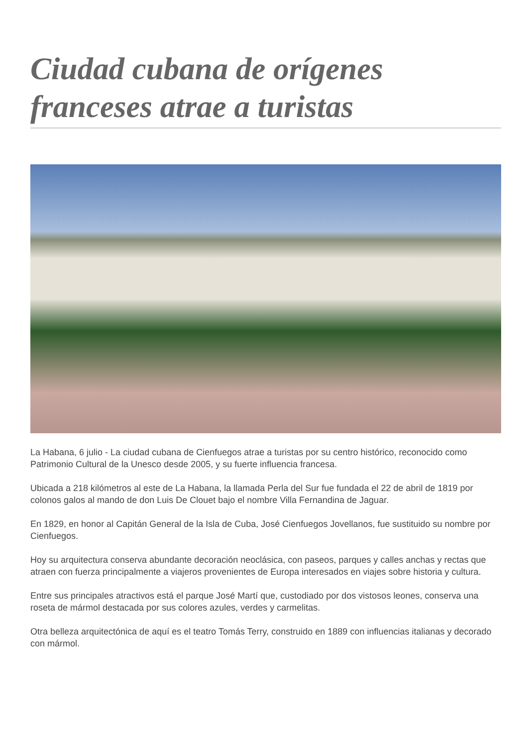Ciudad cubana de orígenes franceses atrae a turistas
La Habana, 6 julio - La ciudad cubana de Cienfuegos atrae a turistas por su centro histórico, reconocido como Patrimonio Cultural de la Unesco desde 2005, y su fuerte influencia francesa.
Ubicada a 218 kilómetros al este de La Habana, la llamada Perla del Sur fue fundada el 22 de abril de 1819 por colonos galos al mando de don Luis De Clouet bajo el nombre Villa Fernandina de Jaguar.
En 1829, en honor al Capitán General de la Isla de Cuba, José Cienfuegos Jovellanos, fue sustituido su nombre por Cienfuegos.
Hoy su arquitectura conserva abundante decoración neoclásica, con paseos, parques y calles anchas y rectas que atraen con fuerza principalmente a viajeros provenientes de Europa interesados en viajes sobre historia y cultura.
Entre sus principales atractivos está el parque José Martí que, custodiado por dos vistosos leones, conserva una roseta de mármol destacada por sus colores azules, verdes y carmelitas.
Otra belleza arquitectónica de aquí es el teatro Tomás Terry, construido en 1889 con influencias italianas y decorado con mármol.